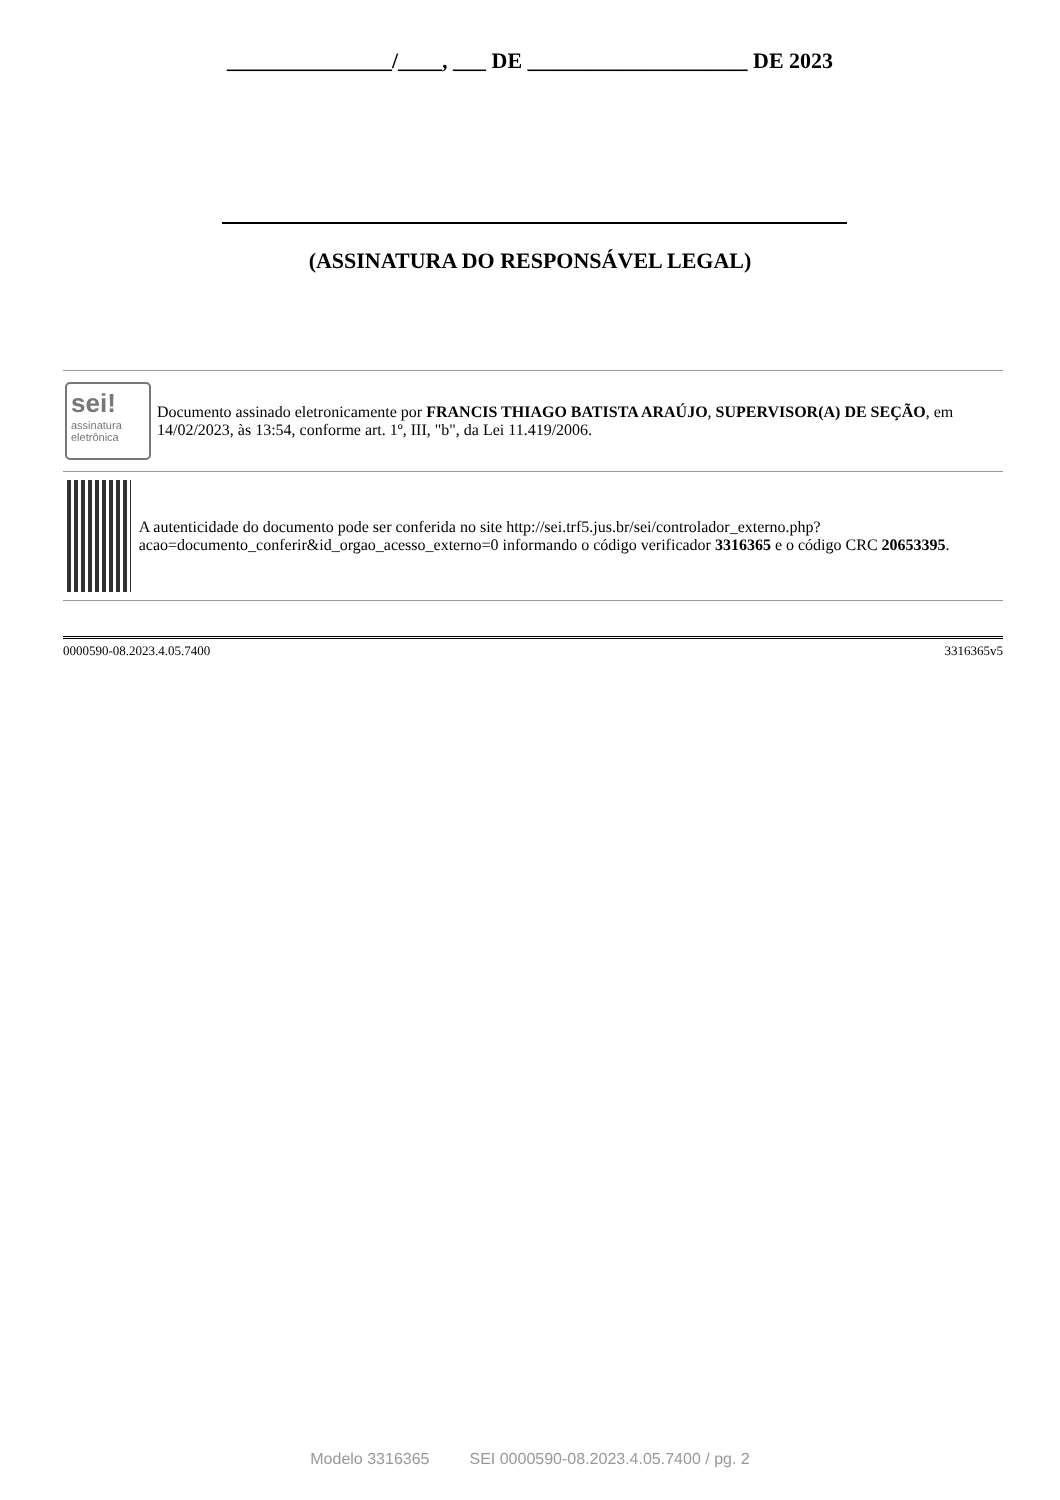_______________/____, ___ DE ____________________ DE 2023
(ASSINATURA DO RESPONSÁVEL LEGAL)
sei!
assinatura eletrônica
Documento assinado eletronicamente por FRANCIS THIAGO BATISTA ARAÚJO, SUPERVISOR(A) DE SEÇÃO, em 14/02/2023, às 13:54, conforme art. 1º, III, "b", da Lei 11.419/2006.
A autenticidade do documento pode ser conferida no site http://sei.trf5.jus.br/sei/controlador_externo.php?acao=documento_conferir&id_orgao_acesso_externo=0 informando o código verificador 3316365 e o código CRC 20653395.
0000590-08.2023.4.05.7400 3316365v5
Modelo 3316365 SEI 0000590-08.2023.4.05.7400 / pg. 2